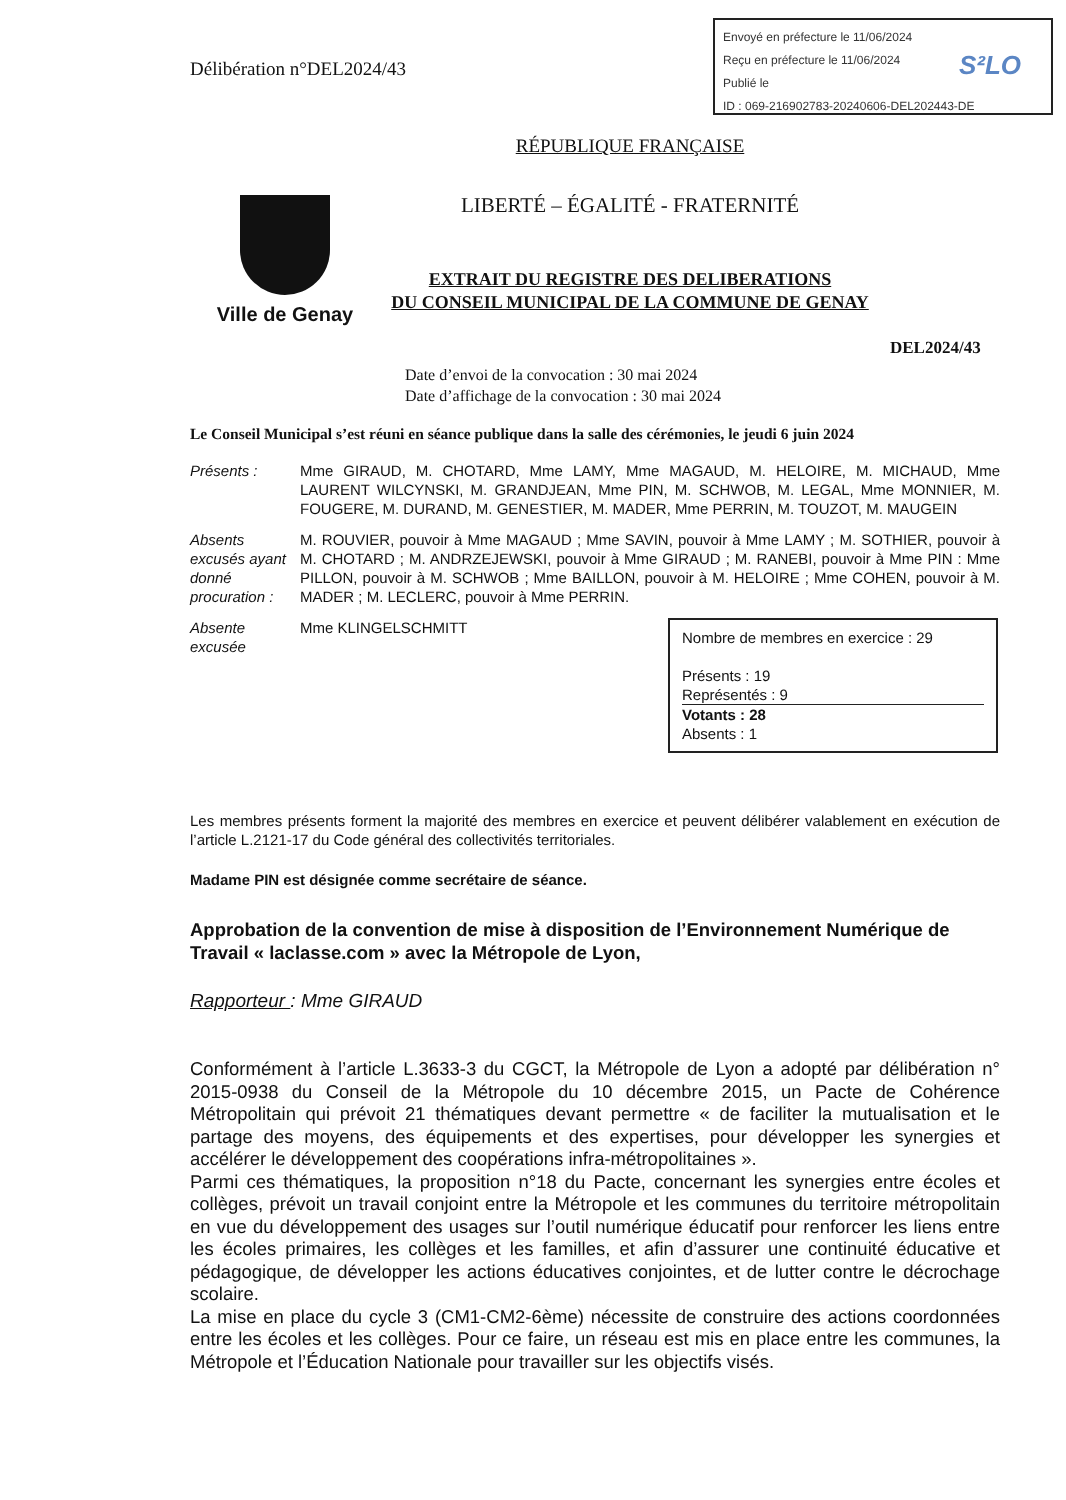Envoyé en préfecture le 11/06/2024
Reçu en préfecture le 11/06/2024
Publié le
ID : 069-216902783-20240606-DEL202443-DE
S²LO
Délibération n°DEL2024/43
Ville de Genay
RÉPUBLIQUE FRANÇAISE
LIBERTÉ – ÉGALITÉ - FRATERNITÉ
EXTRAIT DU REGISTRE DES DELIBERATIONS
DU CONSEIL MUNICIPAL DE LA COMMUNE DE GENAY
DEL2024/43
Date d’envoi de la convocation : 30 mai 2024
Date d’affichage de la convocation : 30 mai 2024
Le Conseil Municipal s’est réuni en séance publique dans la salle des cérémonies, le jeudi 6 juin 2024
Présents : Mme GIRAUD, M. CHOTARD, Mme LAMY, Mme MAGAUD, M. HELOIRE, M. MICHAUD, Mme LAURENT WILCYNSKI, M. GRANDJEAN, Mme PIN, M. SCHWOB, M. LEGAL, Mme MONNIER, M. FOUGERE, M. DURAND, M. GENESTIER, M. MADER, Mme PERRIN, M. TOUZOT, M. MAUGEIN
Absents excusés ayant donné procuration :
M. ROUVIER, pouvoir à Mme MAGAUD ; Mme SAVIN, pouvoir à Mme LAMY ; M. SOTHIER, pouvoir à M. CHOTARD ; M. ANDRZEJEWSKI, pouvoir à Mme GIRAUD ; M. RANEBI, pouvoir à Mme PIN : Mme PILLON, pouvoir à M. SCHWOB ; Mme BAILLON, pouvoir à M. HELOIRE ; Mme COHEN, pouvoir à M. MADER ; M. LECLERC, pouvoir à Mme PERRIN.
Absente excusée
Mme KLINGELSCHMITT
Nombre de membres en exercice : 29
Présents : 19
Représentés : 9
Votants : 28
Absents : 1
Les membres présents forment la majorité des membres en exercice et peuvent délibérer valablement en exécution de l’article L.2121-17 du Code général des collectivités territoriales.
Madame PIN est désignée comme secrétaire de séance.
Approbation de la convention de mise à disposition de l’Environnement Numérique de Travail « laclasse.com » avec la Métropole de Lyon,
Rapporteur : Mme GIRAUD
Conformément à l’article L.3633-3 du CGCT, la Métropole de Lyon a adopté par délibération n° 2015-0938 du Conseil de la Métropole du 10 décembre 2015, un Pacte de Cohérence Métropolitain qui prévoit 21 thématiques devant permettre « de faciliter la mutualisation et le partage des moyens, des équipements et des expertises, pour développer les synergies et accélérer le développement des coopérations infra-métropolitaines ».
Parmi ces thématiques, la proposition n°18 du Pacte, concernant les synergies entre écoles et collèges, prévoit un travail conjoint entre la Métropole et les communes du territoire métropolitain en vue du développement des usages sur l’outil numérique éducatif pour renforcer les liens entre les écoles primaires, les collèges et les familles, et afin d’assurer une continuité éducative et pédagogique, de développer les actions éducatives conjointes, et de lutter contre le décrochage scolaire.
La mise en place du cycle 3 (CM1-CM2-6ème) nécessite de construire des actions coordonnées entre les écoles et les collèges. Pour ce faire, un réseau est mis en place entre les communes, la Métropole et l’Éducation Nationale pour travailler sur les objectifs visés.